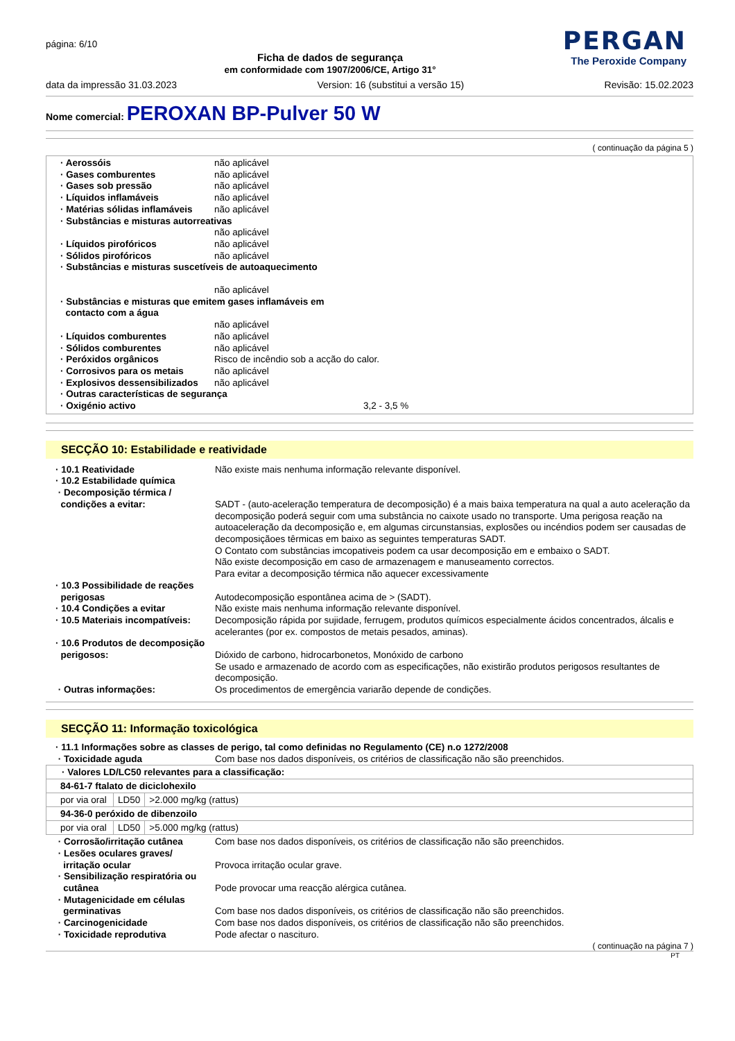página: 6/10
Ficha de dados de segurança
em conformidade com 1907/2006/CE, Artigo 31°
PERGAN
The Peroxide Company
data da impressão 31.03.2023 Version: 16 (substitui a versão 15) Revisão: 15.02.2023
Nome comercial: PEROXAN BP-Pulver 50 W
( continuação da página 5 )
· Aerossóis não aplicável
· Gases comburentes não aplicável
· Gases sob pressão não aplicável
· Líquidos inflamáveis não aplicável
· Matérias sólidas inflamáveis
não aplicável
· Substâncias e misturas autorreativas
não aplicável
· Líquidos pirofóricos não aplicável
· Sólidos pirofóricos não aplicável
· Substâncias e misturas suscetíveis de autoaquecimento
não aplicável
· Substâncias e misturas que emitem gases inflamáveis em
contacto com a água
não aplicável
· Líquidos comburentes não aplicável
· Sólidos comburentes não aplicável
· Peróxidos orgânicos Risco de incêndio sob a acção do calor.
· Corrosivos para os metais não aplicável
· Explosivos dessensibilizados
não aplicável
· Outras características de segurança
· Oxigénio activo 3,2 - 3,5 %
SECÇÃO 10: Estabilidade e reatividade
· 10.1 Reatividade Não existe mais nenhuma informação relevante disponível.
· 10.2 Estabilidade química
· Decomposição térmica /
condições a evitar: SADT - (auto-aceleração temperatura de decomposição) é a mais baixa temperatura na qual a auto aceleração da decomposição poderá seguir com uma substância no caixote usado no transporte. Uma perigosa reação na autoaceleração da decomposição e, em algumas circunstansias, explosões ou incéndios podem ser causadas de decomposiçãoes têrmicas em baixo as seguintes temperaturas SADT.
O Contato com substâncias imcopativeis podem ca usar decomposição em e embaixo o SADT.
Não existe decomposição em caso de armazenagem e manuseamento correctos.
Para evitar a decomposição térmica não aquecer excessivamente
· 10.3 Possibilidade de reações
perigosas
Autodecomposição espontânea acima de > (SADT).
· 10.4 Condições a evitar Não existe mais nenhuma informação relevante disponível.
· 10.5 Materiais incompatíveis:
Decomposição rápida por sujidade, ferrugem, produtos químicos especialmente ácidos concentrados, álcalis e acelerantes (por ex. compostos de metais pesados, aminas).
· 10.6 Produtos de decomposição
perigosos:
Dióxido de carbono, hidrocarbonetos, Monóxido de carbono
Se usado e armazenado de acordo com as especificações, não existirão produtos perigosos resultantes de decomposição.
· Outras informações: Os procedimentos de emergência variarão depende de condições.
SECÇÃO 11: Informação toxicológica
· 11.1 Informações sobre as classes de perigo, tal como definidas no Regulamento (CE) n.o 1272/2008
· Toxicidade aguda Com base nos dados disponíveis, os critérios de classificação não são preenchidos.
| · Valores LD/LC50 relevantes para a classificação: | | |
| 84-61-7 ftalato de diciclohexilo | | |
| por via oral | LD50 | >2.000 mg/kg (rattus) |
| 94-36-0 peróxido de dibenzoilo | | |
| por via oral | LD50 | >5.000 mg/kg (rattus) |
· Corrosão/irritação cutânea Com base nos dados disponíveis, os critérios de classificação não são preenchidos.
· Lesões oculares graves/
irritação ocular
Provoca irritação ocular grave.
· Sensibilização respiratória ou
cutânea
Pode provocar uma reacção alérgica cutânea.
· Mutagenicidade em células
germinativas
Com base nos dados disponíveis, os critérios de classificação não são preenchidos.
· Carcinogenicidade Com base nos dados disponíveis, os critérios de classificação não são preenchidos.
· Toxicidade reprodutiva Pode afectar o nascituro.
( continuação na página 7 )
PT